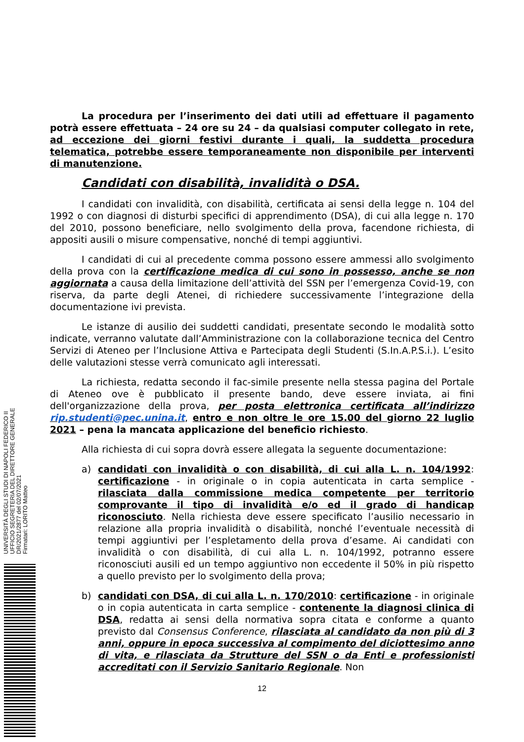La procedura per l’inserimento dei dati utili ad effettuare il pagamento potrà essere effettuata – 24 ore su 24 – da qualsiasi computer collegato in rete, ad eccezione dei giorni festivi durante i quali, la suddetta procedura telematica, potrebbe essere temporaneamente non disponibile per interventi di manutenzione.
Candidati con disabilità, invalidità o DSA.
I candidati con invalidità, con disabilità, certificata ai sensi della legge n. 104 del 1992 o con diagnosi di disturbi specifici di apprendimento (DSA), di cui alla legge n. 170 del 2010, possono beneficiare, nello svolgimento della prova, facendone richiesta, di appositi ausili o misure compensative, nonché di tempi aggiuntivi.
I candidati di cui al precedente comma possono essere ammessi allo svolgimento della prova con la certificazione medica di cui sono in possesso, anche se non aggiornata a causa della limitazione dell’attività del SSN per l’emergenza Covid-19, con riserva, da parte degli Atenei, di richiedere successivamente l’integrazione della documentazione ivi prevista.
Le istanze di ausilio dei suddetti candidati, presentate secondo le modalità sotto indicate, verranno valutate dall’Amministrazione con la collaborazione tecnica del Centro Servizi di Ateneo per l’Inclusione Attiva e Partecipata degli Studenti (S.In.A.P.S.i.). L’esito delle valutazioni stesse verrà comunicato agli interessati.
La richiesta, redatta secondo il fac-simile presente nella stessa pagina del Portale di Ateneo ove è pubblicato il presente bando, deve essere inviata, ai fini dell'organizzazione della prova, per posta elettronica certificata all’indirizzo rip.studenti@pec.unina.it, entro e non oltre le ore 15.00 del giorno 22 luglio 2021 – pena la mancata applicazione del beneficio richiesto.
Alla richiesta di cui sopra dovrà essere allegata la seguente documentazione:
a) candidati con invalidità o con disabilità, di cui alla L. n. 104/1992: certificazione - in originale o in copia autenticata in carta semplice - rilasciata dalla commissione medica competente per territorio comprovante il tipo di invalidità e/o ed il grado di handicap riconosciuto. Nella richiesta deve essere specificato l’ausilio necessario in relazione alla propria invalidità o disabilità, nonché l’eventuale necessità di tempi aggiuntivi per l’espletamento della prova d’esame. Ai candidati con invalidità o con disabilità, di cui alla L. n. 104/1992, potranno essere riconosciuti ausili ed un tempo aggiuntivo non eccedente il 50% in più rispetto a quello previsto per lo svolgimento della prova;
b) candidati con DSA, di cui alla L. n. 170/2010: certificazione - in originale o in copia autenticata in carta semplice - contenente la diagnosi clinica di DSA, redatta ai sensi della normativa sopra citata e conforme a quanto previsto dal Consensus Conference, rilasciata al candidato da non più di 3 anni, oppure in epoca successiva al compimento del diciottesimo anno di vita, e rilasciata da Strutture del SSN o da Enti e professionisti accreditati con il Servizio Sanitario Regionale. Non
12
UNIVERSITÀ DEGLI STUDI DI NAPOLI FEDERICO II
UFFICIO SEGRETERIA DEL DIRETTORE GENERALE
DR/2021/2877 del 02/07/2021
Firmatari: LORITO Matteo